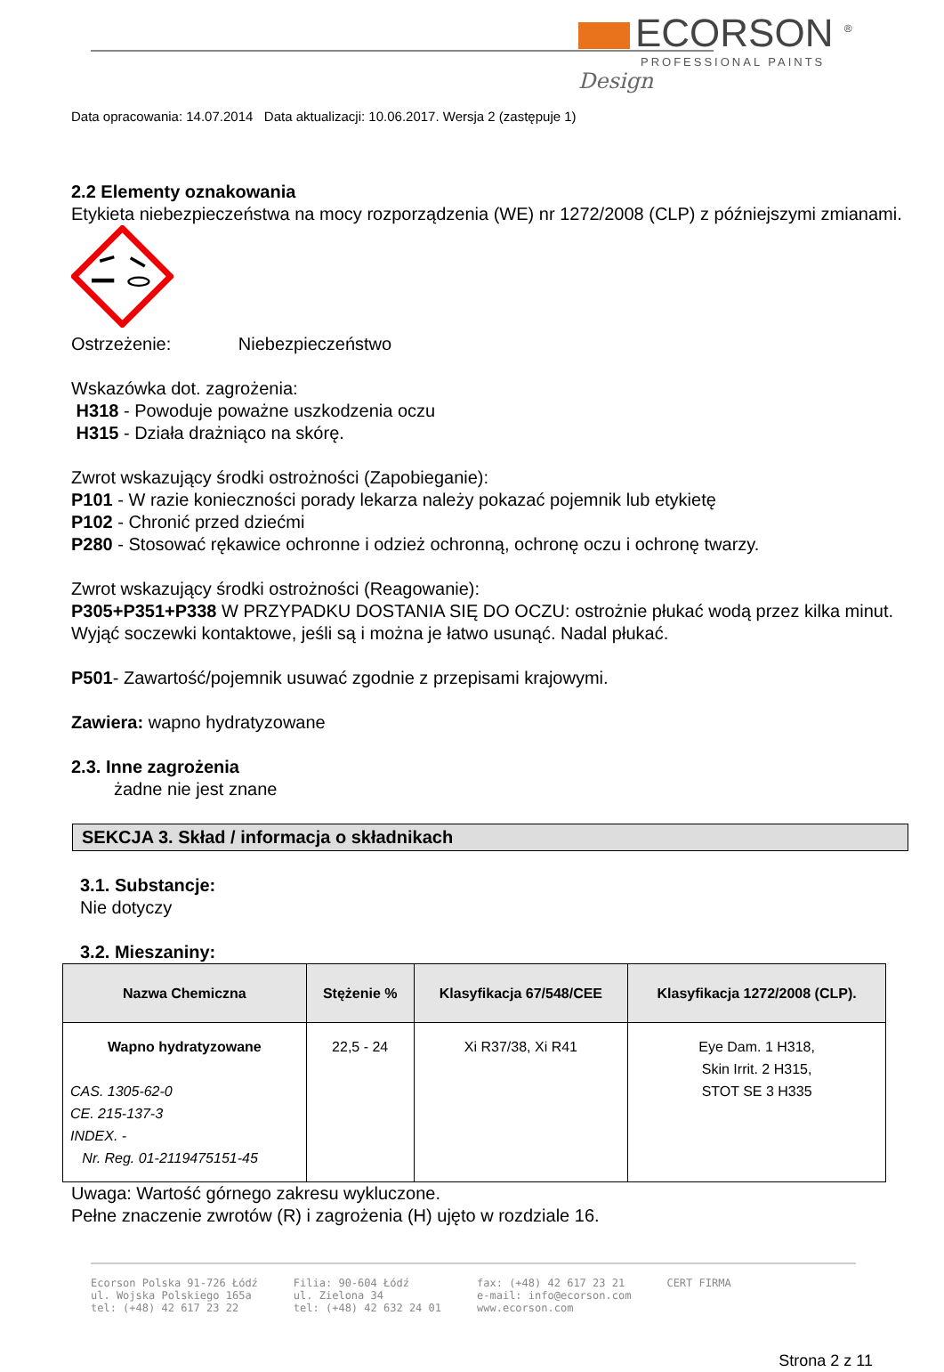ECORSON <sup>®</sup>
PROFESSIONAL PAINTS
Design
Data opracowania: 14.07.2014 Data aktualizacji: 10.06.2017. Wersja 2 (zastępuje 1)
2.2 Elementy oznakowania
Etykieta niebezpieczeństwa na mocy rozporządzenia (WE) nr 1272/2008 (CLP) z późniejszymi zmianami.
Ostrzeżenie: Niebezpieczeństwo
Wskazówka dot. zagrożenia:
H318 - Powoduje poważne uszkodzenia oczu
H315 - Działa drażniąco na skórę.
Zwrot wskazujący środki ostrożności (Zapobieganie):
P101 - W razie konieczności porady lekarza należy pokazać pojemnik lub etykietę
P102 - Chronić przed dziećmi
P280 - Stosować rękawice ochronne i odzież ochronną, ochronę oczu i ochronę twarzy.
Zwrot wskazujący środki ostrożności (Reagowanie):
P305+P351+P338 W PRZYPADKU DOSTANIA SIĘ DO OCZU: ostrożnie płukać wodą przez kilka minut. Wyjąć soczewki kontaktowe, jeśli są i można je łatwo usunąć. Nadal płukać.
P501- Zawartość/pojemnik usuwać zgodnie z przepisami krajowymi.
Zawiera: wapno hydratyzowane
2.3. Inne zagrożenia
żadne nie jest znane
SEKCJA 3. Skład / informacja o składnikach
3.1. Substancje:
Nie dotyczy
3.2. Mieszaniny:
| Nazwa Chemiczna | Stężenie % | Klasyfikacja 67/548/CEE | Klasyfikacja 1272/2008 (CLP). |
| --- | --- | --- | --- |
| Wapno hydratyzowane CAS. 1305-62-0 CE. 215-137-3 INDEX. - Nr. Reg. 01-2119475151-45 | 22,5 - 24 | Xi R37/38, Xi R41 | Eye Dam. 1 H318, Skin Irrit. 2 H315, STOT SE 3 H335 |
Uwaga: Wartość górnego zakresu wykluczone.
Pełne znaczenie zwrotów (R) i zagrożenia (H) ujęto w rozdziale 16.
Ecorson Polska 91-726 Łódź
ul. Wojska Polskiego 165a
tel: (+48) 42 617 23 22
Filia: 90-604 Łódź
ul. Zielona 34
tel: (+48) 42 632 24 01
fax: (+48) 42 617 23 21
e-mail: info@ecorson.com
www.ecorson.com
CERT FIRMA
Strona 2 z 11